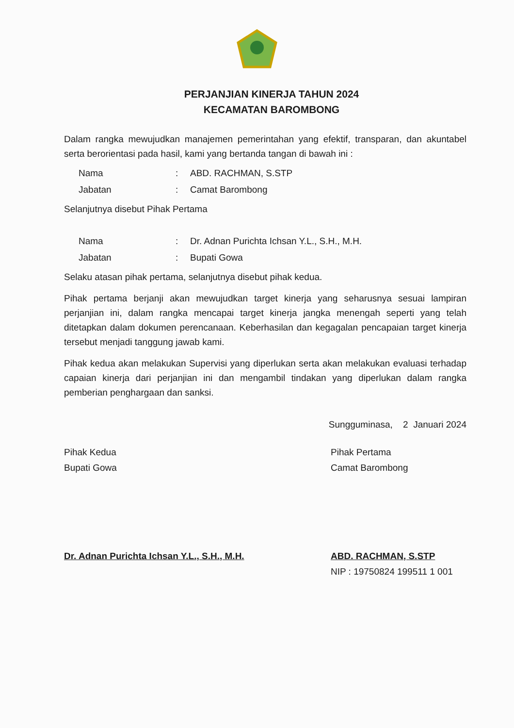PERJANJIAN KINERJA TAHUN 2024
KECAMATAN BAROMBONG
Dalam rangka mewujudkan manajemen pemerintahan yang efektif, transparan, dan akuntabel serta berorientasi pada hasil, kami yang bertanda tangan di bawah ini :
Nama: ABD. RACHMAN, S.STP
Jabatan: Camat Barombong
Selanjutnya disebut Pihak Pertama
Nama: Dr. Adnan Purichta Ichsan Y.L., S.H., M.H.
Jabatan: Bupati Gowa
Selaku atasan pihak pertama, selanjutnya disebut pihak kedua.
Pihak pertama berjanji akan mewujudkan target kinerja yang seharusnya sesuai lampiran perjanjian ini, dalam rangka mencapai target kinerja jangka menengah seperti yang telah ditetapkan dalam dokumen perencanaan. Keberhasilan dan kegagalan pencapaian target kinerja tersebut menjadi tanggung jawab kami.
Pihak kedua akan melakukan Supervisi yang diperlukan serta akan melakukan evaluasi terhadap capaian kinerja dari perjanjian ini dan mengambil tindakan yang diperlukan dalam rangka pemberian penghargaan dan sanksi.
Sungguminasa, 2 Januari 2024
Pihak Kedua
Bupati Gowa
Dr. Adnan Purichta Ichsan Y.L., S.H., M.H.
Pihak Pertama
Camat Barombong
ABD. RACHMAN, S.STP
NIP : 19750824 199511 1 001